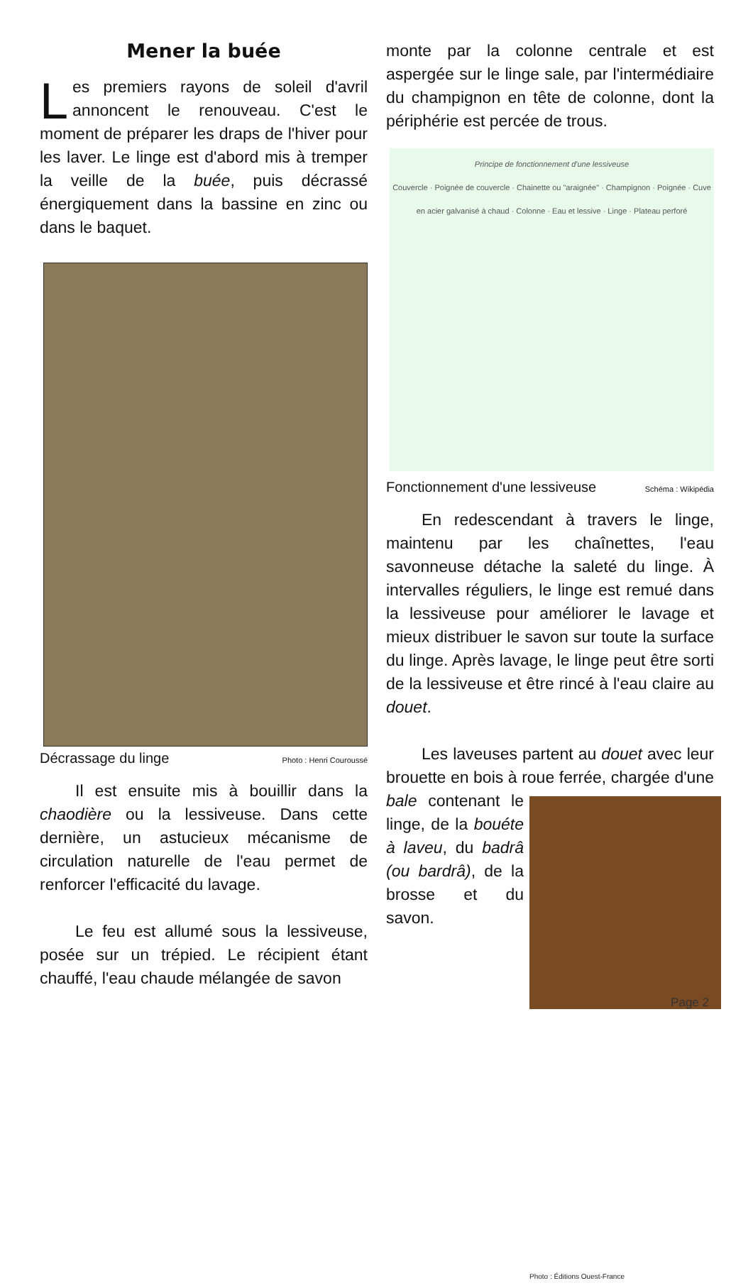Mener la buée
Les premiers rayons de soleil d'avril annoncent le renouveau. C'est le moment de préparer les draps de l'hiver pour les laver. Le linge est d'abord mis à tremper la veille de la buée, puis décrassé énergiquement dans la bassine en zinc ou dans le baquet.
Décrassage du linge Photo : Henri Couroussé
Il est ensuite mis à bouillir dans la chaodière ou la lessiveuse. Dans cette dernière, un astucieux mécanisme de circulation naturelle de l'eau permet de renforcer l'efficacité du lavage.
Le feu est allumé sous la lessiveuse, posée sur un trépied. Le récipient étant chauffé, l'eau chaude mélangée de savon
monte par la colonne centrale et est aspergée sur le linge sale, par l'intermédiaire du champignon en tête de colonne, dont la périphérie est percée de trous.
Principe de fonctionnement d'une lessiveuse
Couvercle · Poignée de couvercle · Chainette ou "araignée" · Champignon · Poignée · Cuve en acier galvanisé à chaud · Colonne · Eau et lessive · Linge · Plateau perforé
Fonctionnement d'une lessiveuse Schéma : Wikipédia
En redescendant à travers le linge, maintenu par les chaînettes, l'eau savonneuse détache la saleté du linge. À intervalles réguliers, le linge est remué dans la lessiveuse pour améliorer le lavage et mieux distribuer le savon sur toute la surface du linge. Après lavage, le linge peut être sorti de la lessiveuse et être rincé à l'eau claire au douet.
Les laveuses partent au douet avec leur brouette en bois à roue ferrée, chargée d'une bale
Photo : Éditions Ouest-France contenant le linge, de la bouéte à laveu, du badrâ (ou bardrâ), de la brosse et du savon.
Page 2